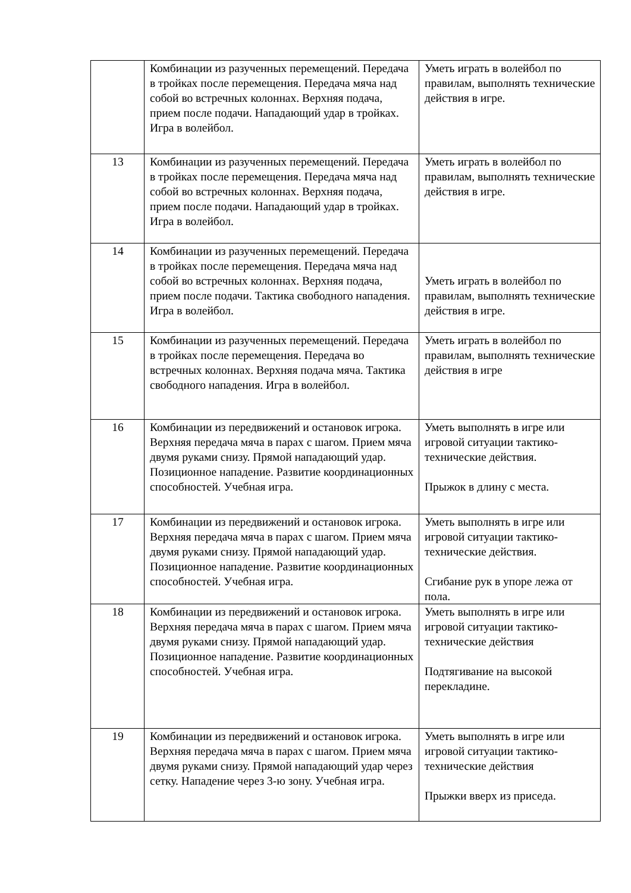| | Комбинации из разученных перемещений. Передача в тройках после перемещения. Передача мяча над собой во встречных колоннах. Верхняя подача, прием после подачи. Нападающий удар в тройках. Игра в волейбол. | Уметь играть в волейбол по правилам, выполнять технические действия в игре. |
| 13 | Комбинации из разученных перемещений. Передача в тройках после перемещения. Передача мяча над собой во встречных колоннах. Верхняя подача, прием после подачи. Нападающий удар в тройках. Игра в волейбол. | Уметь играть в волейбол по правилам, выполнять технические действия в игре. |
| 14 | Комбинации из разученных перемещений. Передача в тройках после перемещения. Передача мяча над собой во встречных колоннах. Верхняя подача, прием после подачи. Тактика свободного нападения. Игра в волейбол. | Уметь играть в волейбол по правилам, выполнять технические действия в игре. |
| 15 | Комбинации из разученных перемещений. Передача в тройках после перемещения. Передача во встречных колоннах. Верхняя подача мяча. Тактика свободного нападения. Игра в волейбол. | Уметь играть в волейбол по правилам, выполнять технические действия в игре |
| 16 | Комбинации из передвижений и остановок игрока. Верхняя передача мяча в парах с шагом. Прием мяча двумя руками снизу. Прямой нападающий удар. Позиционное нападение. Развитие координационных способностей. Учебная игра. | Уметь выполнять в игре или игровой ситуации тактико-технические действия. Прыжок в длину с места. |
| 17 | Комбинации из передвижений и остановок игрока. Верхняя передача мяча в парах с шагом. Прием мяча двумя руками снизу. Прямой нападающий удар. Позиционное нападение. Развитие координационных способностей. Учебная игра. | Уметь выполнять в игре или игровой ситуации тактико-технические действия. Сгибание рук в упоре лежа от пола. |
| 18 | Комбинации из передвижений и остановок игрока. Верхняя передача мяча в парах с шагом. Прием мяча двумя руками снизу. Прямой нападающий удар. Позиционное нападение. Развитие координационных способностей. Учебная игра. | Уметь выполнять в игре или игровой ситуации тактико-технические действия Подтягивание на высокой перекладине. |
| 19 | Комбинации из передвижений и остановок игрока. Верхняя передача мяча в парах с шагом. Прием мяча двумя руками снизу. Прямой нападающий удар через сетку. Нападение через 3-ю зону. Учебная игра. | Уметь выполнять в игре или игровой ситуации тактико-технические действия Прыжки вверх из приседа. |